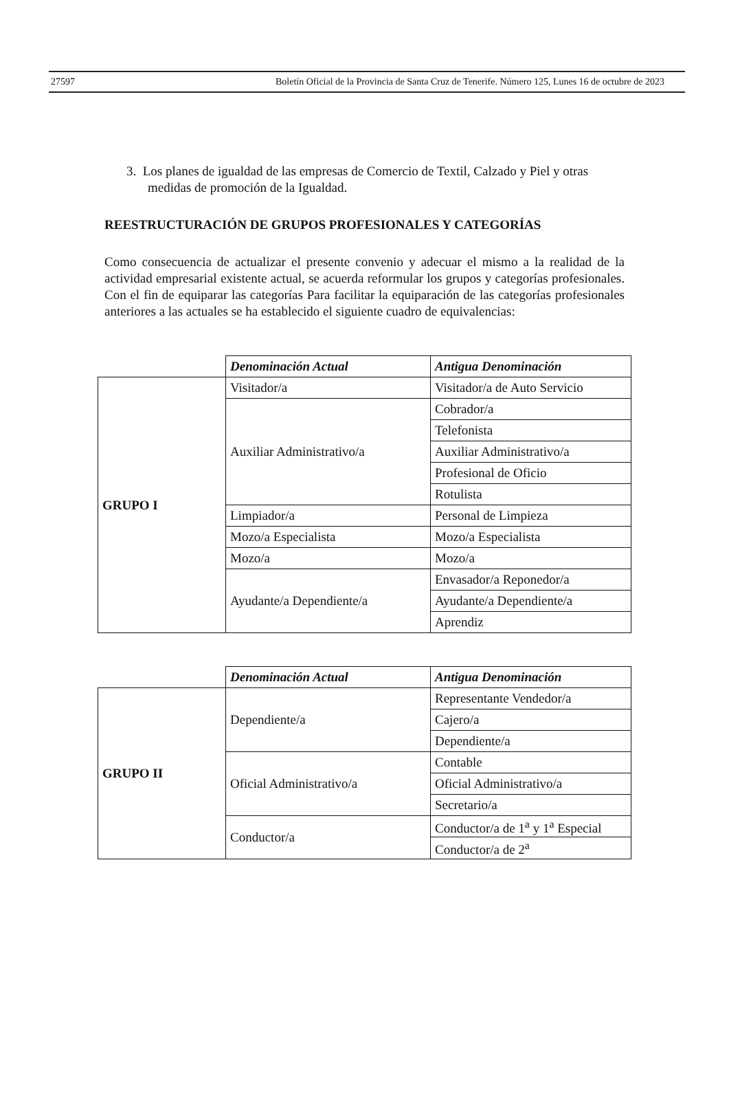27597 Boletín Oficial de la Provincia de Santa Cruz de Tenerife. Número 125, Lunes 16 de octubre de 2023
3. Los planes de igualdad de las empresas de Comercio de Textil, Calzado y Piel y otras medidas de promoción de la Igualdad.
REESTRUCTURACIÓN DE GRUPOS PROFESIONALES Y CATEGORÍAS
Como consecuencia de actualizar el presente convenio y adecuar el mismo a la realidad de la actividad empresarial existente actual, se acuerda reformular los grupos y categorías profesionales. Con el fin de equiparar las categorías Para facilitar la equiparación de las categorías profesionales anteriores a las actuales se ha establecido el siguiente cuadro de equivalencias:
| | Denominación Actual | Antigua Denominación |
| GRUPO I | Visitador/a | Visitador/a de Auto Servicio |
| | Auxiliar Administrativo/a | Cobrador/a |
| | | Telefonista |
| | | Auxiliar Administrativo/a |
| | | Profesional de Oficio |
| | | Rotulista |
| | Limpiador/a | Personal de Limpieza |
| | Mozo/a Especialista | Mozo/a Especialista |
| | Mozo/a | Mozo/a |
| | Ayudante/a Dependiente/a | Envasador/a Reponedor/a |
| | | Ayudante/a Dependiente/a |
| | | Aprendiz |
| | Denominación Actual | Antigua Denominación |
| GRUPO II | Dependiente/a | Representante Vendedor/a |
| | | Cajero/a |
| | | Dependiente/a |
| | Oficial Administrativo/a | Contable |
| | | Oficial Administrativo/a |
| | | Secretario/a |
| | Conductor/a | Conductor/a de 1<sup>a</sup> y 1<sup>a</sup> Especial |
| | | Conductor/a de 2<sup>a</sup> |